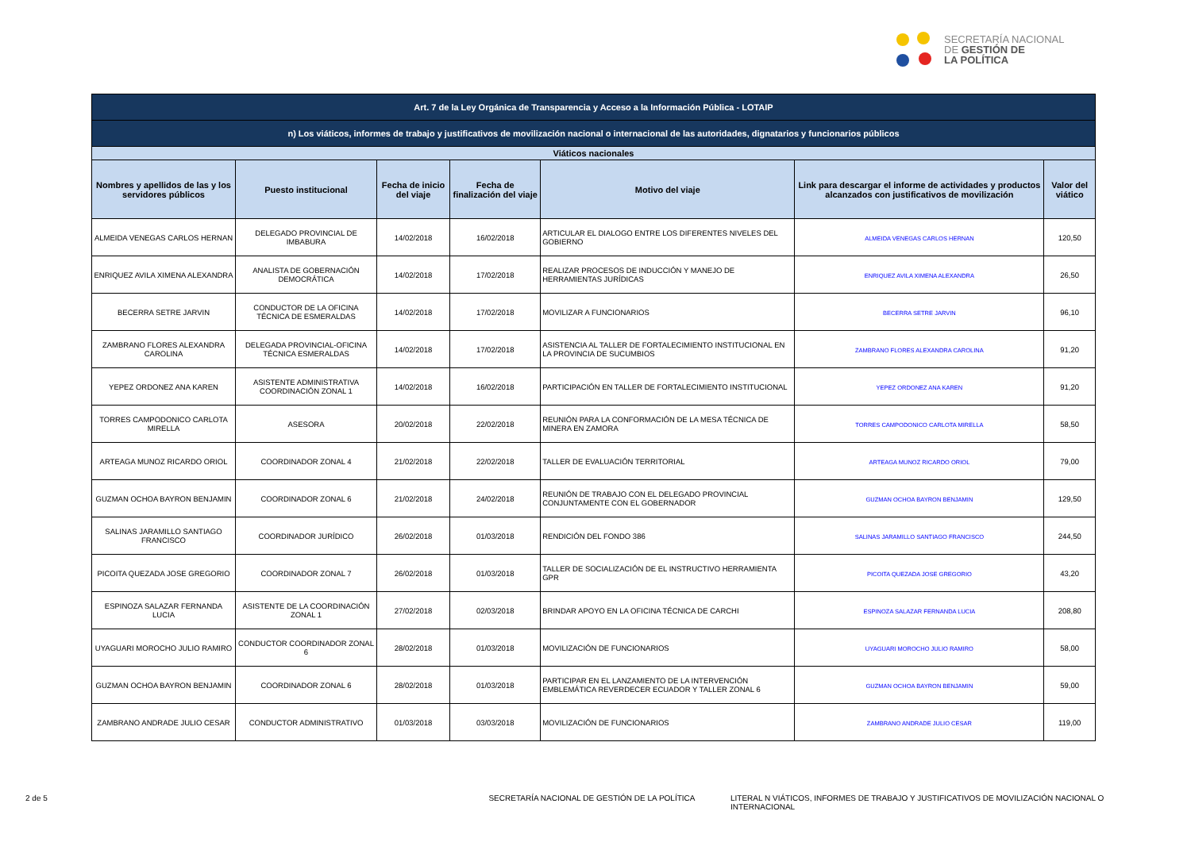SECRETARÍA NACIONAL
DE GESTIÓN DE
LA POLÍTICA
| Art. 7 de la Ley Orgánica de Transparencia y Acceso a la Información Pública - LOTAIP | | | | | | |
| --- | --- | --- | --- | --- | --- | --- |
| n) Los viáticos, informes de trabajo y justificativos de movilización nacional o internacional de las autoridades, dignatarios y funcionarios públicos | | | | | | |
| Viáticos nacionales | | | | | | |
| Nombres y apellidos de las y los servidores públicos | Puesto institucional | Fecha de inicio del viaje | Fecha de finalización del viaje | Motivo del viaje | Link para descargar el informe de actividades y productos alcanzados con justificativos de movilización | Valor del viático |
| ALMEIDA VENEGAS CARLOS HERNAN | DELEGADO PROVINCIAL DE IMBABURA | 14/02/2018 | 16/02/2018 | ARTICULAR EL DIALOGO ENTRE LOS DIFERENTES NIVELES DEL GOBIERNO | ALMEIDA VENEGAS CARLOS HERNAN | 120,50 |
| ENRIQUEZ AVILA XIMENA ALEXANDRA | ANALISTA DE GOBERNACIÓN DEMOCRÁTICA | 14/02/2018 | 17/02/2018 | REALIZAR PROCESOS DE INDUCCIÓN Y MANEJO DE HERRAMIENTAS JURÍDICAS | ENRIQUEZ AVILA XIMENA ALEXANDRA | 26,50 |
| BECERRA SETRE JARVIN | CONDUCTOR DE LA OFICINA TÉCNICA DE ESMERALDAS | 14/02/2018 | 17/02/2018 | MOVILIZAR A FUNCIONARIOS | BECERRA SETRE JARVIN | 96,10 |
| ZAMBRANO FLORES ALEXANDRA CAROLINA | DELEGADA PROVINCIAL-OFICINA TÉCNICA ESMERALDAS | 14/02/2018 | 17/02/2018 | ASISTENCIA AL TALLER DE FORTALECIMIENTO INSTITUCIONAL EN LA PROVINCIA DE SUCUMBIOS | ZAMBRANO FLORES ALEXANDRA CAROLINA | 91,20 |
| YEPEZ ORDONEZ ANA KAREN | ASISTENTE ADMINISTRATIVA COORDINACIÓN ZONAL 1 | 14/02/2018 | 16/02/2018 | PARTICIPACIÓN EN TALLER DE FORTALECIMIENTO INSTITUCIONAL | YEPEZ ORDONEZ ANA KAREN | 91,20 |
| TORRES CAMPODONICO CARLOTA MIRELLA | ASESORA | 20/02/2018 | 22/02/2018 | REUNIÓN PARA LA CONFORMACIÓN DE LA MESA TÉCNICA DE MINERA EN ZAMORA | TORRES CAMPODONICO CARLOTA MIRELLA | 58,50 |
| ARTEAGA MUNOZ RICARDO ORIOL | COORDINADOR ZONAL 4 | 21/02/2018 | 22/02/2018 | TALLER DE EVALUACIÓN TERRITORIAL | ARTEAGA MUNOZ RICARDO ORIOL | 79,00 |
| GUZMAN OCHOA BAYRON BENJAMIN | COORDINADOR ZONAL 6 | 21/02/2018 | 24/02/2018 | REUNIÓN DE TRABAJO CON EL DELEGADO PROVINCIAL CONJUNTAMENTE CON EL GOBERNADOR | GUZMAN OCHOA BAYRON BENJAMIN | 129,50 |
| SALINAS JARAMILLO SANTIAGO FRANCISCO | COORDINADOR JURÍDICO | 26/02/2018 | 01/03/2018 | RENDICIÓN DEL FONDO 386 | SALINAS JARAMILLO SANTIAGO FRANCISCO | 244,50 |
| PICOITA QUEZADA JOSE GREGORIO | COORDINADOR ZONAL 7 | 26/02/2018 | 01/03/2018 | TALLER DE SOCIALIZACIÓN DE EL INSTRUCTIVO HERRAMIENTA GPR | PICOITA QUEZADA JOSE GREGORIO | 43,20 |
| ESPINOZA SALAZAR FERNANDA LUCIA | ASISTENTE DE LA COORDINACIÓN ZONAL 1 | 27/02/2018 | 02/03/2018 | BRINDAR APOYO EN LA OFICINA TÉCNICA DE CARCHI | ESPINOZA SALAZAR FERNANDA LUCIA | 208,80 |
| UYAGUARI MOROCHO JULIO RAMIRO | CONDUCTOR COORDINADOR ZONAL 6 | 28/02/2018 | 01/03/2018 | MOVILIZACIÓN DE FUNCIONARIOS | UYAGUARI MOROCHO JULIO RAMIRO | 58,00 |
| GUZMAN OCHOA BAYRON BENJAMIN | COORDINADOR ZONAL 6 | 28/02/2018 | 01/03/2018 | PARTICIPAR EN EL LANZAMIENTO DE LA INTERVENCIÓN EMBLEMÁTICA REVERDECER ECUADOR Y TALLER ZONAL 6 | GUZMAN OCHOA BAYRON BENJAMIN | 59,00 |
| ZAMBRANO ANDRADE JULIO CESAR | CONDUCTOR ADMINISTRATIVO | 01/03/2018 | 03/03/2018 | MOVILIZACIÓN DE FUNCIONARIOS | ZAMBRANO ANDRADE JULIO CESAR | 119,00 |
2 de 5 SECRETARÍA NACIONAL DE GESTIÓN DE LA POLÍTICA LITERAL N VIÁTICOS, INFORMES DE TRABAJO Y JUSTIFICATIVOS DE MOVILIZACIÓN NACIONAL O INTERNACIONAL